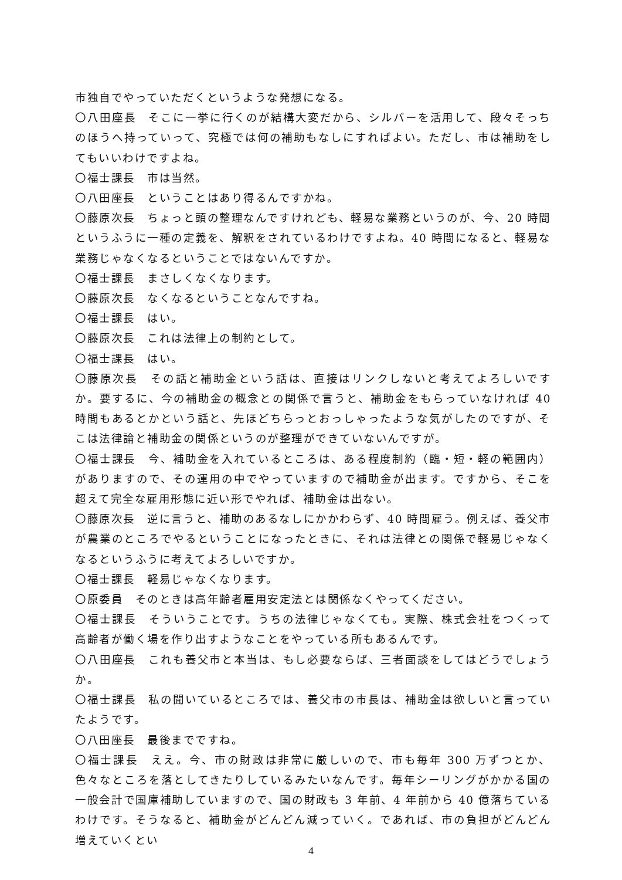市独自でやっていただくというような発想になる。
〇八田座長　そこに一挙に行くのが結構大変だから、シルバーを活用して、段々そっちのほうへ持っていって、究極では何の補助もなしにすればよい。ただし、市は補助をしてもいいわけですよね。
〇福士課長　市は当然。
〇八田座長　ということはあり得るんですかね。
〇藤原次長　ちょっと頭の整理なんですけれども、軽易な業務というのが、今、20 時間というふうに一種の定義を、解釈をされているわけですよね。40 時間になると、軽易な業務じゃなくなるということではないんですか。
〇福士課長　まさしくなくなります。
〇藤原次長　なくなるということなんですね。
〇福士課長　はい。
〇藤原次長　これは法律上の制約として。
〇福士課長　はい。
〇藤原次長　その話と補助金という話は、直接はリンクしないと考えてよろしいですか。要するに、今の補助金の概念との関係で言うと、補助金をもらっていなければ 40 時間もあるとかという話と、先ほどちらっとおっしゃったような気がしたのですが、そこは法律論と補助金の関係というのが整理ができていないんですが。
〇福士課長　今、補助金を入れているところは、ある程度制約（臨・短・軽の範囲内）がありますので、その運用の中でやっていますので補助金が出ます。ですから、そこを超えて完全な雇用形態に近い形でやれば、補助金は出ない。
〇藤原次長　逆に言うと、補助のあるなしにかかわらず、40 時間雇う。例えば、養父市が農業のところでやるということになったときに、それは法律との関係で軽易じゃなくなるというふうに考えてよろしいですか。
〇福士課長　軽易じゃなくなります。
〇原委員　そのときは高年齢者雇用安定法とは関係なくやってください。
〇福士課長　そういうことです。うちの法律じゃなくても。実際、株式会社をつくって高齢者が働く場を作り出すようなことをやっている所もあるんです。
〇八田座長　これも養父市と本当は、もし必要ならば、三者面談をしてはどうでしょうか。
〇福士課長　私の聞いているところでは、養父市の市長は、補助金は欲しいと言っていたようです。
〇八田座長　最後までですね。
〇福士課長　ええ。今、市の財政は非常に厳しいので、市も毎年 300 万ずつとか、色々なところを落としてきたりしているみたいなんです。毎年シーリングがかかる国の一般会計で国庫補助していますので、国の財政も 3 年前、4 年前から 40 億落ちているわけです。そうなると、補助金がどんどん減っていく。であれば、市の負担がどんどん増えていくとい
4